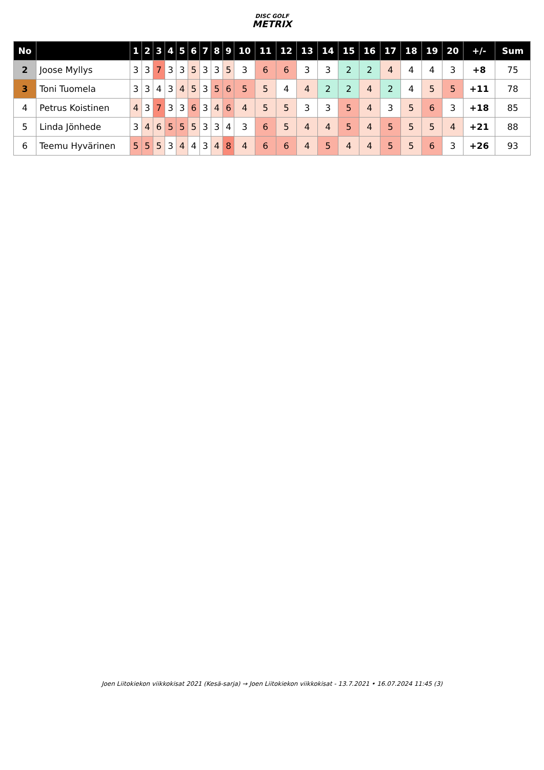DISC GOLF
METRIX
| No | | 1 | 2 | 3 | 4 | 5 | 6 | 7 | 8 | 9 | 10 | 11 | 12 | 13 | 14 | 15 | 16 | 17 | 18 | 19 | 20 | +/- | Sum |
| --- | --- | --- | --- | --- | --- | --- | --- | --- | --- | --- | --- | --- | --- | --- | --- | --- | --- | --- | --- | --- | --- | --- | --- |
| 2 | Joose Myllys | 3 | 3 | 7 | 3 | 3 | 5 | 3 | 3 | 5 | 3 | 6 | 6 | 3 | 3 | 2 | 2 | 4 | 4 | 4 | 3 | +8 | 75 |
| 3 | Toni Tuomela | 3 | 3 | 4 | 3 | 4 | 5 | 3 | 5 | 6 | 5 | 5 | 4 | 4 | 2 | 2 | 4 | 2 | 4 | 5 | 5 | +11 | 78 |
| 4 | Petrus Koistinen | 4 | 3 | 7 | 3 | 3 | 6 | 3 | 4 | 6 | 4 | 5 | 5 | 3 | 3 | 5 | 4 | 3 | 5 | 6 | 3 | +18 | 85 |
| 5 | Linda Jönhede | 3 | 4 | 6 | 5 | 5 | 5 | 3 | 3 | 4 | 3 | 6 | 5 | 4 | 4 | 5 | 4 | 5 | 5 | 5 | 4 | +21 | 88 |
| 6 | Teemu Hyvärinen | 5 | 5 | 5 | 3 | 4 | 4 | 3 | 4 | 8 | 4 | 6 | 6 | 4 | 5 | 4 | 4 | 5 | 5 | 6 | 3 | +26 | 93 |
Joen Liitokiekon viikkokisat 2021 (Kesä-sarja) → Joen Liitokiekon viikkokisat - 13.7.2021 • 16.07.2024 11:45 (3)